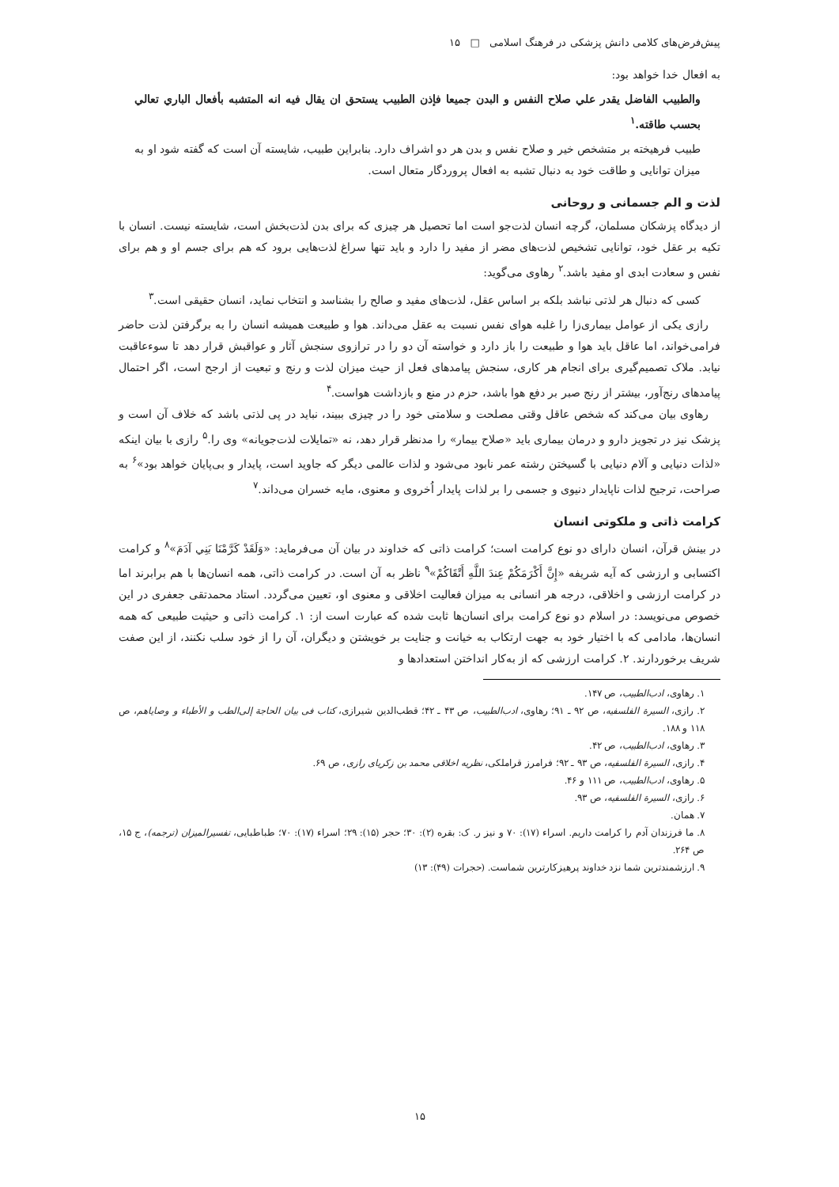پیش‌فرض‌های کلامی دانش پزشکی در فرهنگ اسلامی □ ۱۵
به افعال خدا خواهد بود:
والطبیب الفاضل یقدر علي صلاح النفس و البدن جمیعا فإذن الطبیب یستحق ان یقال فیه انه المتشبه بأفعال الباري تعالي بحسب طاقته.<sup>۱</sup>
طبیب فرهیخته بر متشخص خیر و صلاح نفس و بدن هر دو اشراف دارد. بنابراین طبیب، شایسته آن است که گفته شود او به میزان توانایی و طاقت خود به دنبال تشبه به افعال پروردگار متعال است.
لذت و الم جسمانی و روحانی
از دیدگاه پزشکان مسلمان، گرچه انسان لذت‌جو است اما تحصیل هر چیزی که برای بدن لذت‌بخش است، شایسته نیست. انسان با تکیه بر عقل خود، توانایی تشخیص لذت‌های مضر از مفید را دارد و باید تنها سراغ لذت‌هایی برود که هم برای جسم او و هم برای نفس و سعادت ابدی او مفید باشد.<sup>۲</sup> رهاوی می‌گوید:
کسی که دنبال هر لذتی نباشد بلکه بر اساس عقل، لذت‌های مفید و صالح را بشناسد و انتخاب نماید، انسان حقیقی است.<sup>۳</sup>
رازی یکی از عوامل بیماری‌زا را غلبه هوای نفس نسبت به عقل می‌داند. هوا و طبیعت همیشه انسان را به برگرفتن لذت حاضر فرامی‌خواند، اما عاقل باید هوا و طبیعت را باز دارد و خواسته آن دو را در ترازوی سنجش آثار و عواقبش قرار دهد تا سوءعاقبت نیابد. ملاک تصمیم‌گیری برای انجام هر کاری، سنجش پیامدهای فعل از حیث میزان لذت و رنج و تبعیت از ارجح است، اگر احتمال پیامدهای رنج‌آور، بیشتر از رنج صبر بر دفع هوا باشد، حزم در منع و بازداشت هواست.<sup>۴</sup>
رهاوی بیان می‌کند که شخص عاقل وقتی مصلحت و سلامتی خود را در چیزی ببیند، نباید در پی لذتی باشد که خلاف آن است و پزشک نیز در تجویز دارو و درمان بیماری باید «صلاح بیمار» را مدنظر قرار دهد، نه «تمایلات لذت‌جویانه» وی را.<sup>۵</sup> رازی با بیان اینکه «لذات دنیایی و آلام دنیایی با گسیختن رشته عمر نابود می‌شود و لذات عالمی دیگر که جاوید است، پایدار و بی‌پایان خواهد بود»<sup>۶</sup> به صراحت، ترجیح لذات ناپایدار دنیوی و جسمی را بر لذات پایدار اُخروی و معنوی، مایه خسران می‌داند.<sup>۷</sup>
کرامت ذاتی و ملکوتی انسان
در بینش قرآن، انسان دارای دو نوع کرامت است؛ کرامت ذاتی که خداوند در بیان آن می‌فرماید: «وَلَقَدْ كَرَّمْنَا بَنِي آدَمَ»<sup>۸</sup> و کرامت اکتسابی و ارزشی که آیه شریفه «إِنَّ أَكْرَمَكُمْ عِندَ اللَّهِ أَتْقَاكُمْ»<sup>۹</sup> ناظر به آن است. در کرامت ذاتی، همه انسان‌ها با هم برابرند اما در کرامت ارزشی و اخلاقی، درجه هر انسانی به میزان فعالیت اخلاقی و معنوی او، تعیین می‌گردد. استاد محمدتقی جعفری در این خصوص می‌نویسد: در اسلام دو نوع کرامت برای انسان‌ها ثابت شده که عبارت است از: ۱. کرامت ذاتی و حیثیت طبیعی که همه انسان‌ها، مادامی که با اختیار خود به جهت ارتکاب به خیانت و جنایت بر خویشتن و دیگران، آن را از خود سلب نکنند، از این صفت شریف برخوردارند. ۲. کرامت ارزشی که از به‌کار انداختن استعدادها و
۱. رهاوی، ادب‌الطبیب، ص ۱۴۷.
۲. رازی، السیرة الفلسفیه، ص ۹۲ ـ ۹۱؛ رهاوی، ادب‌الطبیب، ص ۴۳ ـ ۴۲؛ قطب‌الدین شیرازی، کتاب فی بیان الحاجة إلی‌الطب و الأطباء و وصایاهم، ص ۱۱۸ و ۱۸۸.
۳. رهاوی، ادب‌الطبیب، ص ۴۲.
۴. رازی، السیرة الفلسفیه، ص ۹۳ ـ ۹۲؛ فرامرز قراملکی، نظریه اخلاقی محمد بن زکریای رازی، ص ۶۹.
۵. رهاوی، ادب‌الطبیب، ص ۱۱۱ و ۴۶.
۶. رازی، السیرة الفلسفیه، ص ۹۳.
۷. همان.
۸. ما فرزندان آدم را کرامت داریم. اسراء (۱۷): ۷۰ و نیز ر. ک: بقره (۲): ۳۰؛ حجر (۱۵): ۲۹؛ اسراء (۱۷): ۷۰؛ طباطبایی، تفسیرالمیزان (ترجمه)، ج ۱۵، ص ۲۶۴.
۹. ارزشمندترین شما نزد خداوند پرهیزکارترین شماست. (حجرات (۴۹): ۱۳)
۱۵